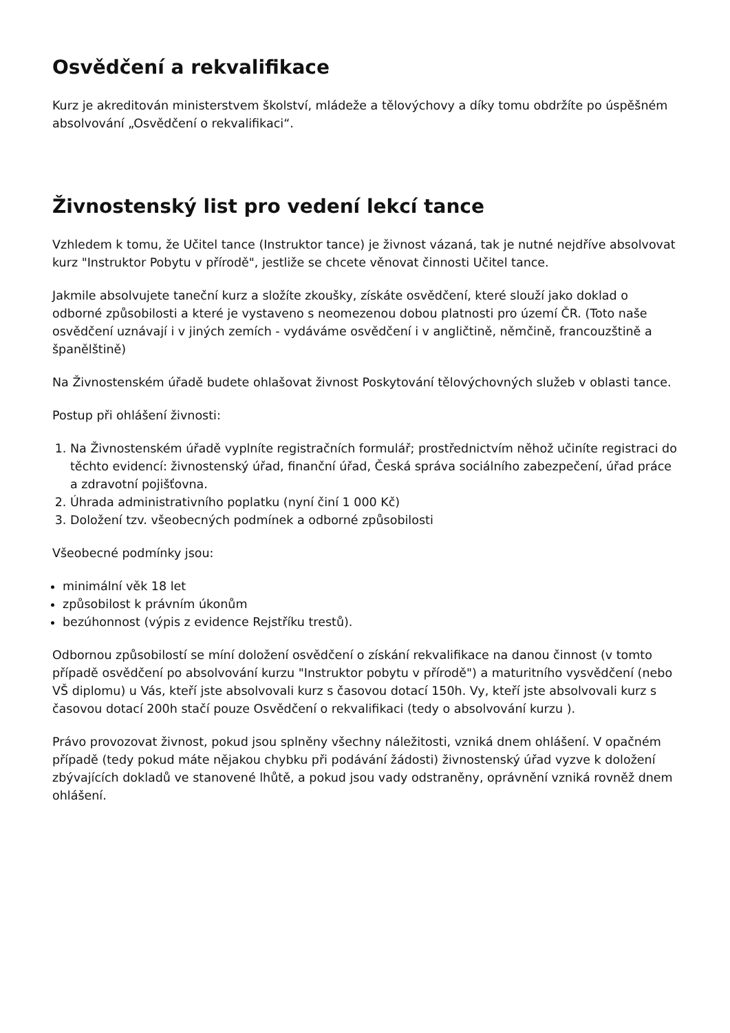Osvědčení a rekvalifikace
Kurz je akreditován ministerstvem školství, mládeže a tělovýchovy a díky tomu obdržíte po úspěšném absolvování „Osvědčení o rekvalifikaci“.
Živnostenský list pro vedení lekcí tance
Vzhledem k tomu, že Učitel tance (Instruktor tance) je živnost vázaná, tak je nutné nejdříve absolvovat kurz "Instruktor Pobytu v přírodě", jestliže se chcete věnovat činnosti Učitel tance.
Jakmile absolvujete taneční kurz a složíte zkoušky, získáte osvědčení, které slouží jako doklad o odborné způsobilosti a které je vystaveno s neomezenou dobou platnosti pro území ČR. (Toto naše osvědčení uznávají i v jiných zemích - vydáváme osvědčení i v angličtině, němčině, francouzštině a španělštině)
Na Živnostenském úřadě budete ohlašovat živnost Poskytování tělovýchovných služeb v oblasti tance.
Postup při ohlášení živnosti:
1. Na Živnostenském úřadě vyplníte registračních formulář; prostřednictvím něhož učiníte registraci do těchto evidencí: živnostenský úřad, finanční úřad, Česká správa sociálního zabezpečení, úřad práce a zdravotní pojišťovna.
2. Úhrada administrativního poplatku (nyní činí 1 000 Kč)
3. Doložení tzv. všeobecných podmínek a odborné způsobilosti
Všeobecné podmínky jsou:
minimální věk 18 let
způsobilost k právním úkonům
bezúhonnost (výpis z evidence Rejstříku trestů).
Odbornou způsobilostí se míní doložení osvědčení o získání rekvalifikace na danou činnost (v tomto případě osvědčení po absolvování kurzu "Instruktor pobytu v přírodě") a maturitního vysvědčení (nebo VŠ diplomu) u Vás, kteří jste absolvovali kurz s časovou dotací 150h. Vy, kteří jste absolvovali kurz s časovou dotací 200h stačí pouze Osvědčení o rekvalifikaci (tedy o absolvování kurzu ).
Právo provozovat živnost, pokud jsou splněny všechny náležitosti, vzniká dnem ohlášení. V opačném případě (tedy pokud máte nějakou chybku při podávání žádosti) živnostenský úřad vyzve k doložení zbývajících dokladů ve stanovené lhůtě, a pokud jsou vady odstraněny, oprávnění vzniká rovněž dnem ohlášení.